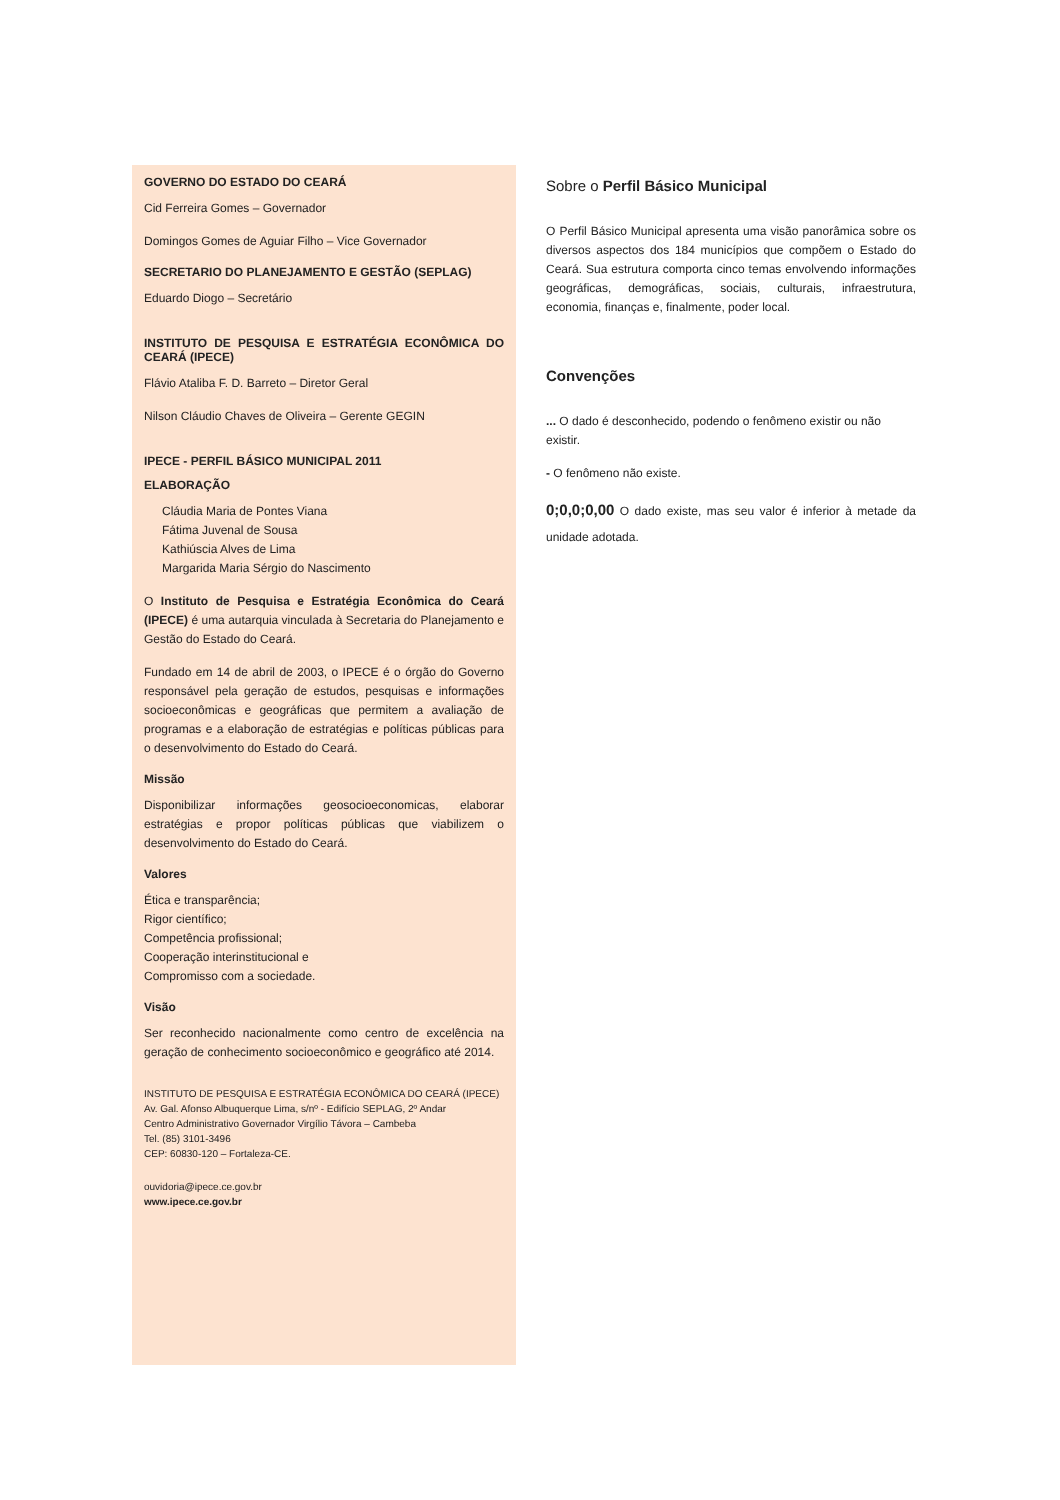GOVERNO DO ESTADO DO CEARÁ
Cid Ferreira Gomes – Governador
Domingos Gomes de Aguiar Filho – Vice Governador
SECRETARIO DO PLANEJAMENTO E GESTÃO (SEPLAG)
Eduardo Diogo – Secretário
INSTITUTO DE PESQUISA E ESTRATÉGIA ECONÔMICA DO CEARÁ (IPECE)
Flávio Ataliba F. D. Barreto – Diretor Geral
Nilson Cláudio Chaves de Oliveira – Gerente GEGIN
IPECE - PERFIL BÁSICO MUNICIPAL 2011
ELABORAÇÃO
Cláudia Maria de Pontes Viana
Fátima Juvenal de Sousa
Kathiúscia Alves de Lima
Margarida Maria Sérgio do Nascimento
O Instituto de Pesquisa e Estratégia Econômica do Ceará (IPECE) é uma autarquia vinculada à Secretaria do Planejamento e Gestão do Estado do Ceará.
Fundado em 14 de abril de 2003, o IPECE é o órgão do Governo responsável pela geração de estudos, pesquisas e informações socioeconômicas e geográficas que permitem a avaliação de programas e a elaboração de estratégias e políticas públicas para o desenvolvimento do Estado do Ceará.
Missão
Disponibilizar informações geosocioeconomicas, elaborar estratégias e propor políticas públicas que viabilizem o desenvolvimento do Estado do Ceará.
Valores
Ética e transparência;
Rigor científico;
Competência profissional;
Cooperação interinstitucional e
Compromisso com a sociedade.
Visão
Ser reconhecido nacionalmente como centro de excelência na geração de conhecimento socioeconômico e geográfico até 2014.
INSTITUTO DE PESQUISA E ESTRATÉGIA ECONÔMICA DO CEARÁ (IPECE)
Av. Gal. Afonso Albuquerque Lima, s/nº - Edifício SEPLAG, 2º Andar
Centro Administrativo Governador Virgílio Távora – Cambeba
Tel. (85) 3101-3496
CEP: 60830-120 – Fortaleza-CE.
ouvidoria@ipece.ce.gov.br
www.ipece.ce.gov.br
Sobre o Perfil Básico Municipal
O Perfil Básico Municipal apresenta uma visão panorâmica sobre os diversos aspectos dos 184 municípios que compõem o Estado do Ceará. Sua estrutura comporta cinco temas envolvendo informações geográficas, demográficas, sociais, culturais, infraestrutura, economia, finanças e, finalmente, poder local.
Convenções
... O dado é desconhecido, podendo o fenômeno existir ou não existir.
- O fenômeno não existe.
0;0,0;0,00 O dado existe, mas seu valor é inferior à metade da unidade adotada.